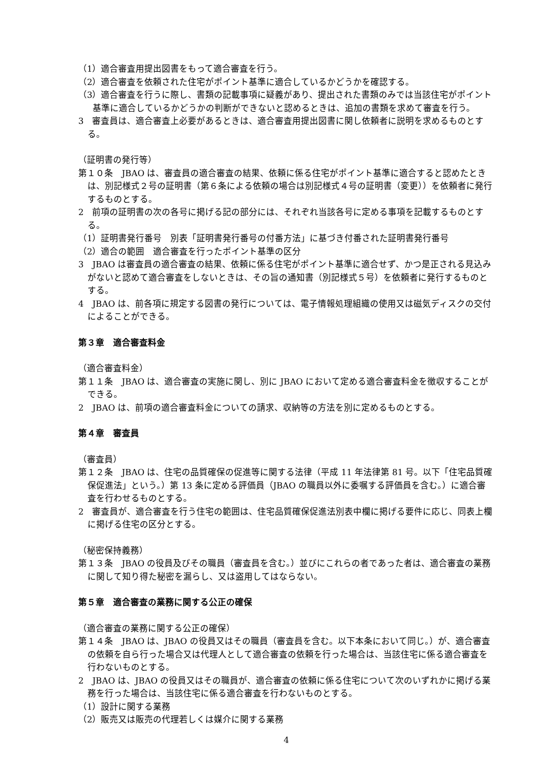（1）適合審査用提出図書をもって適合審査を行う。
（2）適合審査を依頼された住宅がポイント基準に適合しているかどうかを確認する。
（3）適合審査を行うに際し、書類の記載事項に疑義があり、提出された書類のみでは当該住宅がポイント基準に適合しているかどうかの判断ができないと認めるときは、追加の書類を求めて審査を行う。
3　審査員は、適合審査上必要があるときは、適合審査用提出図書に関し依頼者に説明を求めるものとする。
（証明書の発行等）
第１０条　JBAO は、審査員の適合審査の結果、依頼に係る住宅がポイント基準に適合すると認めたときは、別記様式２号の証明書（第６条による依頼の場合は別記様式４号の証明書（変更））を依頼者に発行するものとする。
2　前項の証明書の次の各号に掲げる記の部分には、それぞれ当該各号に定める事項を記載するものとする。
（1）証明書発行番号　別表「証明書発行番号の付番方法」に基づき付番された証明書発行番号
（2）適合の範囲　適合審査を行ったポイント基準の区分
3　JBAO は審査員の適合審査の結果、依頼に係る住宅がポイント基準に適合せず、かつ是正される見込みがないと認めて適合審査をしないときは、その旨の通知書（別記様式５号）を依頼者に発行するものとする。
4　JBAO は、前各項に規定する図書の発行については、電子情報処理組織の使用又は磁気ディスクの交付によることができる。
第３章　適合審査料金
（適合審査料金）
第１１条　JBAO は、適合審査の実施に関し、別に JBAO において定める適合審査料金を徴収することができる。
2　JBAO は、前項の適合審査料金についての請求、収納等の方法を別に定めるものとする。
第４章　審査員
（審査員）
第１２条　JBAO は、住宅の品質確保の促進等に関する法律（平成 11 年法律第 81 号。以下「住宅品質確保促進法」という。）第 13 条に定める評価員（JBAO の職員以外に委嘱する評価員を含む。）に適合審査を行わせるものとする。
2　審査員が、適合審査を行う住宅の範囲は、住宅品質確保促進法別表中欄に掲げる要件に応じ、同表上欄に掲げる住宅の区分とする。
（秘密保持義務）
第１３条　JBAO の役員及びその職員（審査員を含む。）並びにこれらの者であった者は、適合審査の業務に関して知り得た秘密を漏らし、又は盗用してはならない。
第５章　適合審査の業務に関する公正の確保
（適合審査の業務に関する公正の確保）
第１４条　JBAO は、JBAO の役員又はその職員（審査員を含む。以下本条において同じ。）が、適合審査の依頼を自ら行った場合又は代理人として適合審査の依頼を行った場合は、当該住宅に係る適合審査を行わないものとする。
2　JBAO は、JBAO の役員又はその職員が、適合審査の依頼に係る住宅について次のいずれかに掲げる業務を行った場合は、当該住宅に係る適合審査を行わないものとする。
（1）設計に関する業務
（2）販売又は販売の代理若しくは媒介に関する業務
4